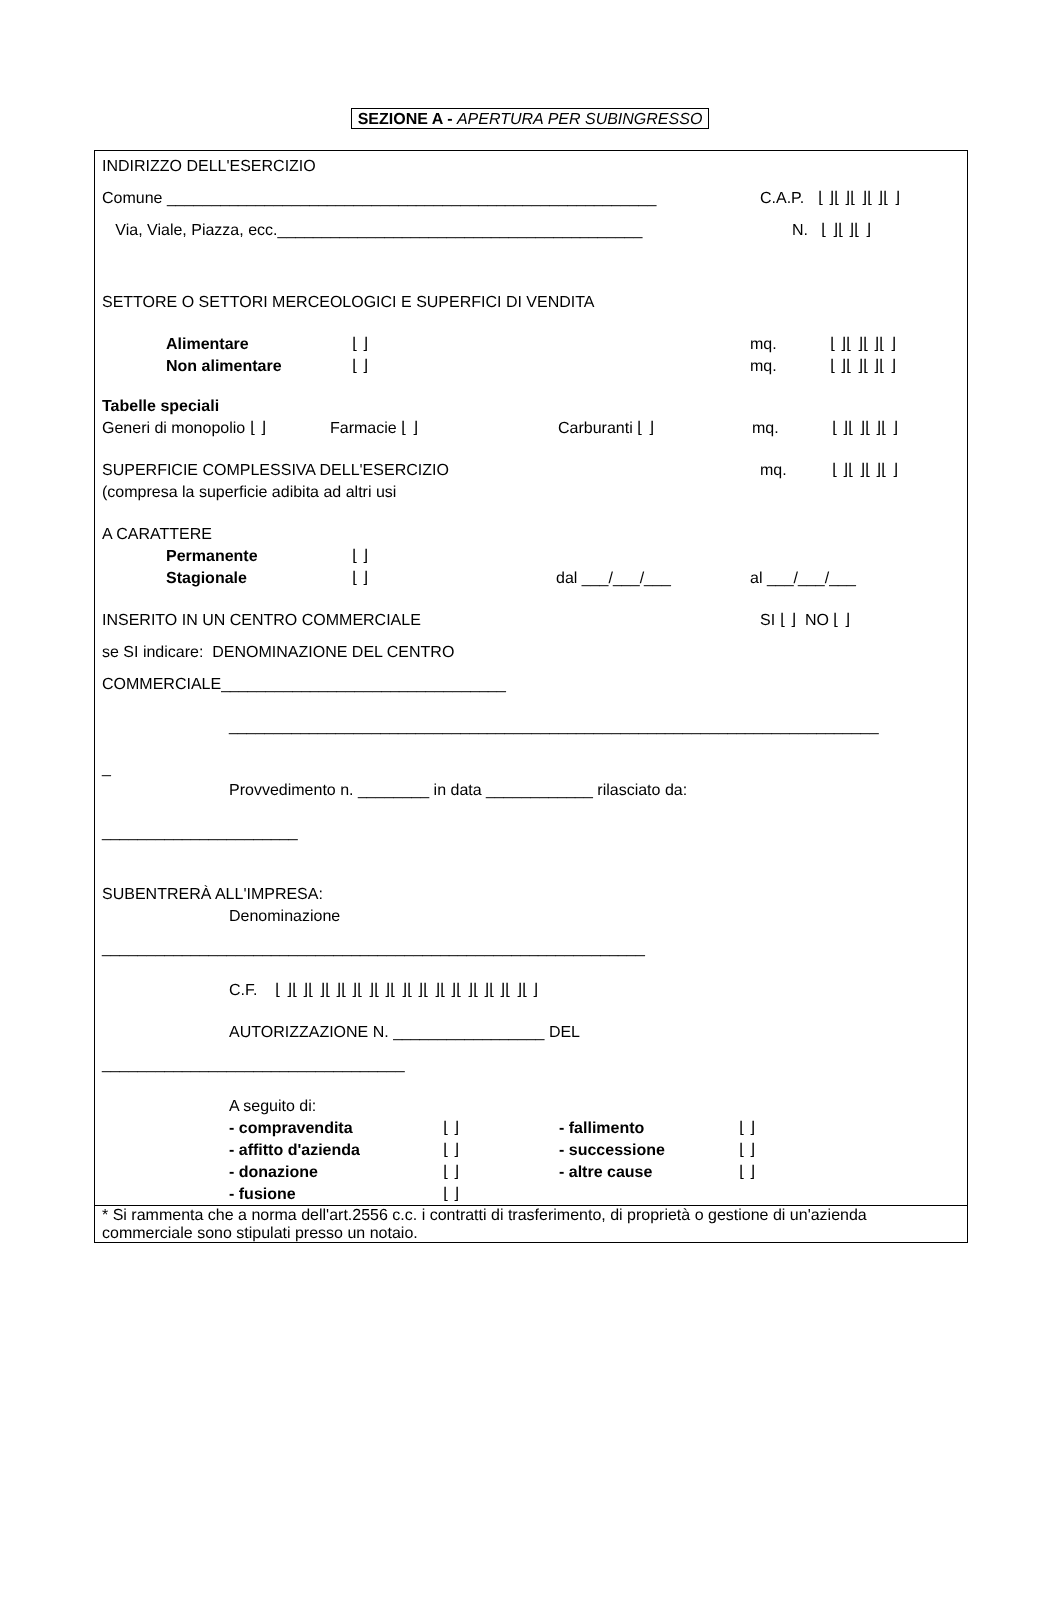SEZIONE A - APERTURA PER SUBINGRESSO
INDIRIZZO DELL'ESERCIZIO
Comune _______________________________________________________ C.A.P. ⌊ ⌋⌊ ⌋⌊ ⌋⌊ ⌋⌊ ⌋
Via, Viale, Piazza, ecc._________________________________________ N. ⌊ ⌋⌊ ⌋⌊ ⌋
SETTORE O SETTORI MERCEOLOGICI E SUPERFICI DI VENDITA
Alimentare ⌊ ⌋ mq. ⌊ ⌋⌊ ⌋⌊ ⌋⌊ ⌋
Non alimentare ⌊ ⌋ mq. ⌊ ⌋⌊ ⌋⌊ ⌋⌊ ⌋
Tabelle speciali
Generi di monopolio ⌊ ⌋ Farmacie ⌊ ⌋ Carburanti ⌊ ⌋ mq. ⌊ ⌋⌊ ⌋⌊ ⌋⌊ ⌋
SUPERFICIE COMPLESSIVA DELL'ESERCIZIO mq. ⌊ ⌋⌊ ⌋⌊ ⌋⌊ ⌋
(compresa la superficie adibita ad altri usi
A CARATTERE
Permanente ⌊ ⌋
Stagionale ⌊ ⌋ dal ___/___/___ al ___/___/___
INSERITO IN UN CENTRO COMMERCIALE SI ⌊ ⌋ NO ⌊ ⌋
se SI indicare: DENOMINAZIONE DEL CENTRO
COMMERCIALE________________________________
_________________________________________________________________________
_
Provvedimento n. ________ in data ____________ rilasciato da:
______________________
SUBENTRERÀ ALL'IMPRESA:
Denominazione
_____________________________________________________________
C.F. ⌊ ⌋⌊ ⌋⌊ ⌋⌊ ⌋⌊ ⌋⌊ ⌋⌊ ⌋⌊ ⌋⌊ ⌋⌊ ⌋⌊ ⌋⌊ ⌋⌊ ⌋⌊ ⌋⌊ ⌋⌊ ⌋
AUTORIZZAZIONE N. _________________ DEL
__________________________________
A seguito di:
- compravendita ⌊ ⌋ - fallimento ⌊ ⌋
- affitto d'azienda ⌊ ⌋ - successione ⌊ ⌋
- donazione ⌊ ⌋ - altre cause ⌊ ⌋
- fusione ⌊ ⌋
* Si rammenta che a norma dell'art.2556 c.c. i contratti di trasferimento, di proprietà o gestione di un'azienda commerciale sono stipulati presso un notaio.